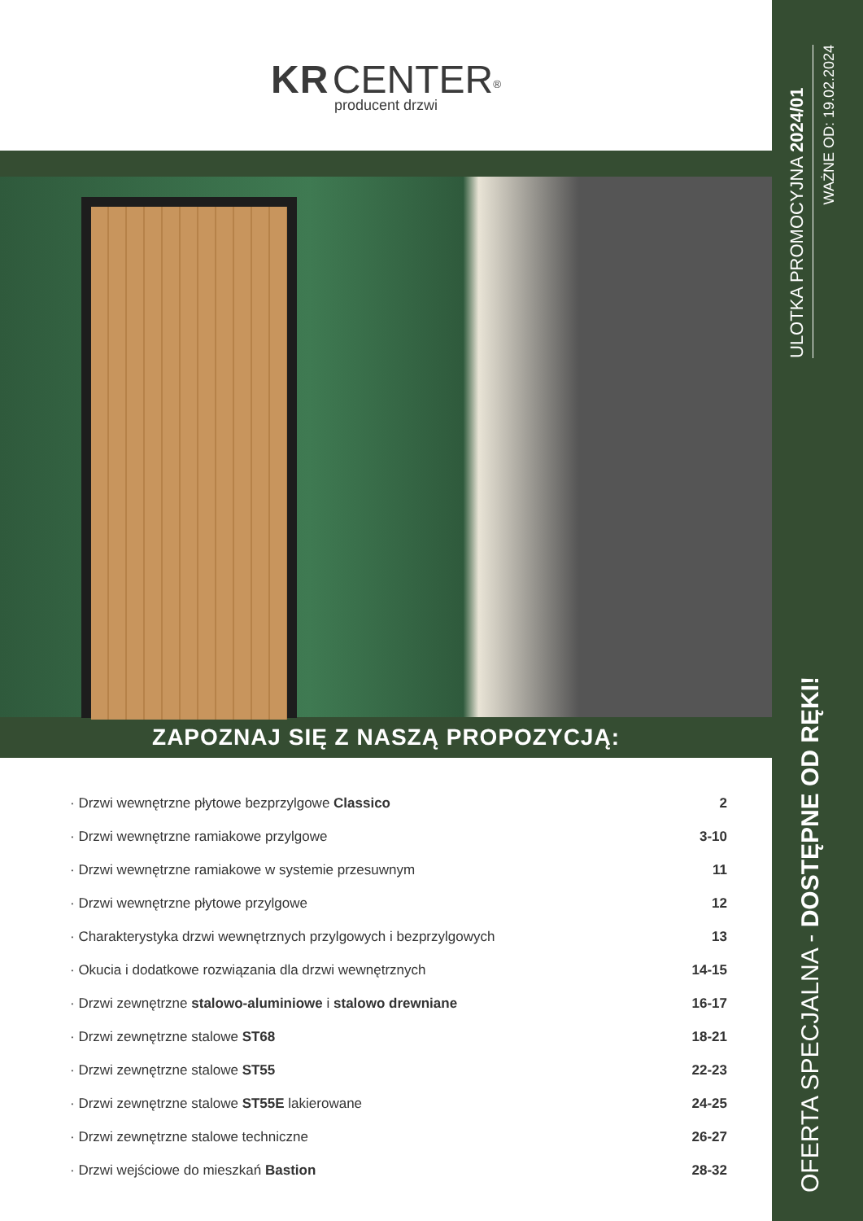KR CENTER<sup>®</sup>
producent drzwi
ZAPOZNAJ SIĘ Z NASZĄ PROPOZYCJĄ:
| · Drzwi wewnętrzne płytowe bezprzylgowe Classico | 2 |
| · Drzwi wewnętrzne ramiakowe przylgowe | 3-10 |
| · Drzwi wewnętrzne ramiakowe w systemie przesuwnym | 11 |
| · Drzwi wewnętrzne płytowe przylgowe | 12 |
| · Charakterystyka drzwi wewnętrznych przylgowych i bezprzylgowych | 13 |
| · Okucia i dodatkowe rozwiązania dla drzwi wewnętrznych | 14-15 |
| · Drzwi zewnętrzne stalowo-aluminiowe i stalowo drewniane | 16-17 |
| · Drzwi zewnętrzne stalowe ST68 | 18-21 |
| · Drzwi zewnętrzne stalowe ST55 | 22-23 |
| · Drzwi zewnętrzne stalowe ST55E lakierowane | 24-25 |
| · Drzwi zewnętrzne stalowe techniczne | 26-27 |
| · Drzwi wejściowe do mieszkań Bastion | 28-32 |
ULOTKA PROMOCYJNA 2024/01
WAŻNE OD: 19.02.2024
OFERTA SPECJALNA - DOSTĘPNE OD RĘKI!